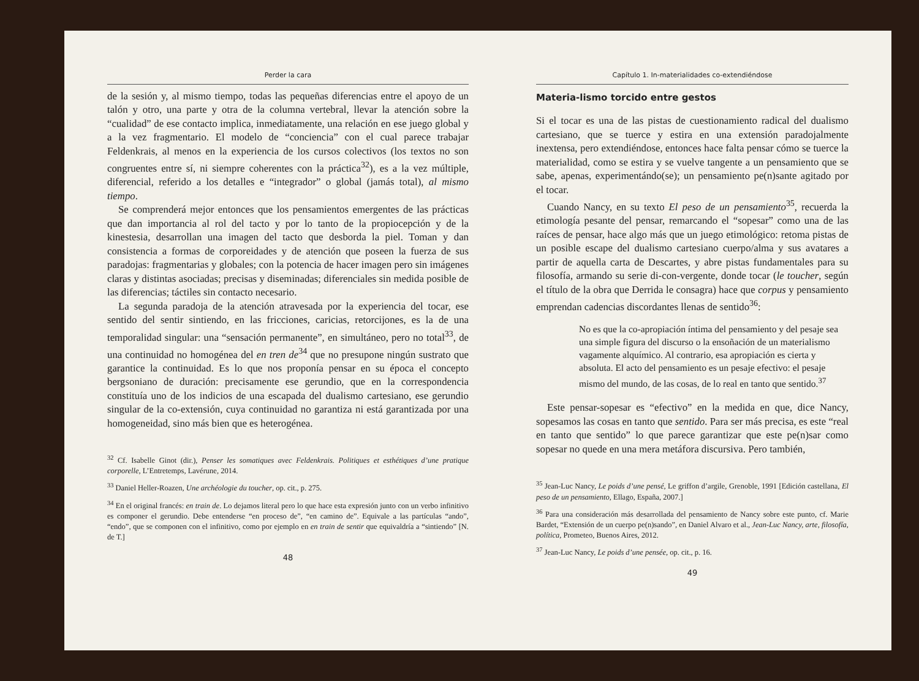Perder la cara
de la sesión y, al mismo tiempo, todas las pequeñas diferencias entre el apoyo de un talón y otro, una parte y otra de la columna vertebral, llevar la atención sobre la “cualidad” de ese contacto implica, inmediatamente, una relación en ese juego global y a la vez fragmentario. El modelo de “conciencia” con el cual parece trabajar Feldenkrais, al menos en la experiencia de los cursos colectivos (los textos no son congruentes entre sí, ni siempre coherentes con la práctica<sup>32</sup>), es a la vez múltiple, diferencial, referido a los detalles e “integrador” o global (jamás total), al mismo tiempo.
Se comprenderá mejor entonces que los pensamientos emergentes de las prácticas que dan importancia al rol del tacto y por lo tanto de la propiocepción y de la kinestesia, desarrollan una imagen del tacto que desborda la piel. Toman y dan consistencia a formas de corporeidades y de atención que poseen la fuerza de sus paradojas: fragmentarias y globales; con la potencia de hacer imagen pero sin imágenes claras y distintas asociadas; precisas y diseminadas; diferenciales sin medida posible de las diferencias; táctiles sin contacto necesario.
La segunda paradoja de la atención atravesada por la experiencia del tocar, ese sentido del sentir sintiendo, en las fricciones, caricias, retorcijones, es la de una temporalidad singular: una “sensación permanente”, en simultáneo, pero no total<sup>33</sup>, de una continuidad no homogénea del en tren de<sup>34</sup> que no presupone ningún sustrato que garantice la continuidad. Es lo que nos proponía pensar en su época el concepto bergsoniano de duración: precisamente ese gerundio, que en la correspondencia constituía uno de los indicios de una escapada del dualismo cartesiano, ese gerundio singular de la co-extensión, cuya continuidad no garantiza ni está garantizada por una homogeneidad, sino más bien que es heterogénea.
<sup>32</sup> Cf. Isabelle Ginot (dir.), Penser les somatiques avec Feldenkrais. Politiques et esthétiques d’une pratique corporelle, L’Entretemps, Lavérune, 2014.
<sup>33</sup> Daniel Heller-Roazen, Une archéologie du toucher, op. cit., p. 275.
<sup>34</sup> En el original francés: en train de. Lo dejamos literal pero lo que hace esta expresión junto con un verbo infinitivo es componer el gerundio. Debe entenderse “en proceso de”, “en camino de”. Equivale a las partículas “ando”, “endo”, que se componen con el infinitivo, como por ejemplo en en train de sentir que equivaldría a “sintiendo” [N. de T.]
48
Capítulo 1. In-materialidades co-extendiéndose
Materia-lismo torcido entre gestos
Si el tocar es una de las pistas de cuestionamiento radical del dualismo cartesiano, que se tuerce y estira en una extensión paradojalmente inextensa, pero extendiéndose, entonces hace falta pensar cómo se tuerce la materialidad, como se estira y se vuelve tangente a un pensamiento que se sabe, apenas, experimentándo(se); un pensamiento pe(n)sante agitado por el tocar.
Cuando Nancy, en su texto El peso de un pensamiento<sup>35</sup>, recuerda la etimología pesante del pensar, remarcando el “sopesar” como una de las raíces de pensar, hace algo más que un juego etimológico: retoma pistas de un posible escape del dualismo cartesiano cuerpo/alma y sus avatares a partir de aquella carta de Descartes, y abre pistas fundamentales para su filosofía, armando su serie di-con-vergente, donde tocar (le toucher, según el título de la obra que Derrida le consagra) hace que corpus y pensamiento emprendan cadencias discordantes llenas de sentido<sup>36</sup>:
No es que la co-apropiación íntima del pensamiento y del pesaje sea una simple figura del discurso o la ensoñación de un materialismo vagamente alquímico. Al contrario, esa apropiación es cierta y absoluta. El acto del pensamiento es un pesaje efectivo: el pesaje mismo del mundo, de las cosas, de lo real en tanto que sentido.<sup>37</sup>
Este pensar-sopesar es “efectivo” en la medida en que, dice Nancy, sopesamos las cosas en tanto que sentido. Para ser más precisa, es este “real en tanto que sentido” lo que parece garantizar que este pe(n)sar como sopesar no quede en una mera metáfora discursiva. Pero también,
<sup>35</sup> Jean-Luc Nancy, Le poids d’une pensé, Le griffon d’argile, Grenoble, 1991 [Edición castellana, El peso de un pensamiento, Ellago, España, 2007.]
<sup>36</sup> Para una consideración más desarrollada del pensamiento de Nancy sobre este punto, cf. Marie Bardet, “Extensión de un cuerpo pe(n)sando”, en Daniel Alvaro et al., Jean-Luc Nancy, arte, filosofía, política, Prometeo, Buenos Aires, 2012.
<sup>37</sup> Jean-Luc Nancy, Le poids d’une pensée, op. cit., p. 16.
49